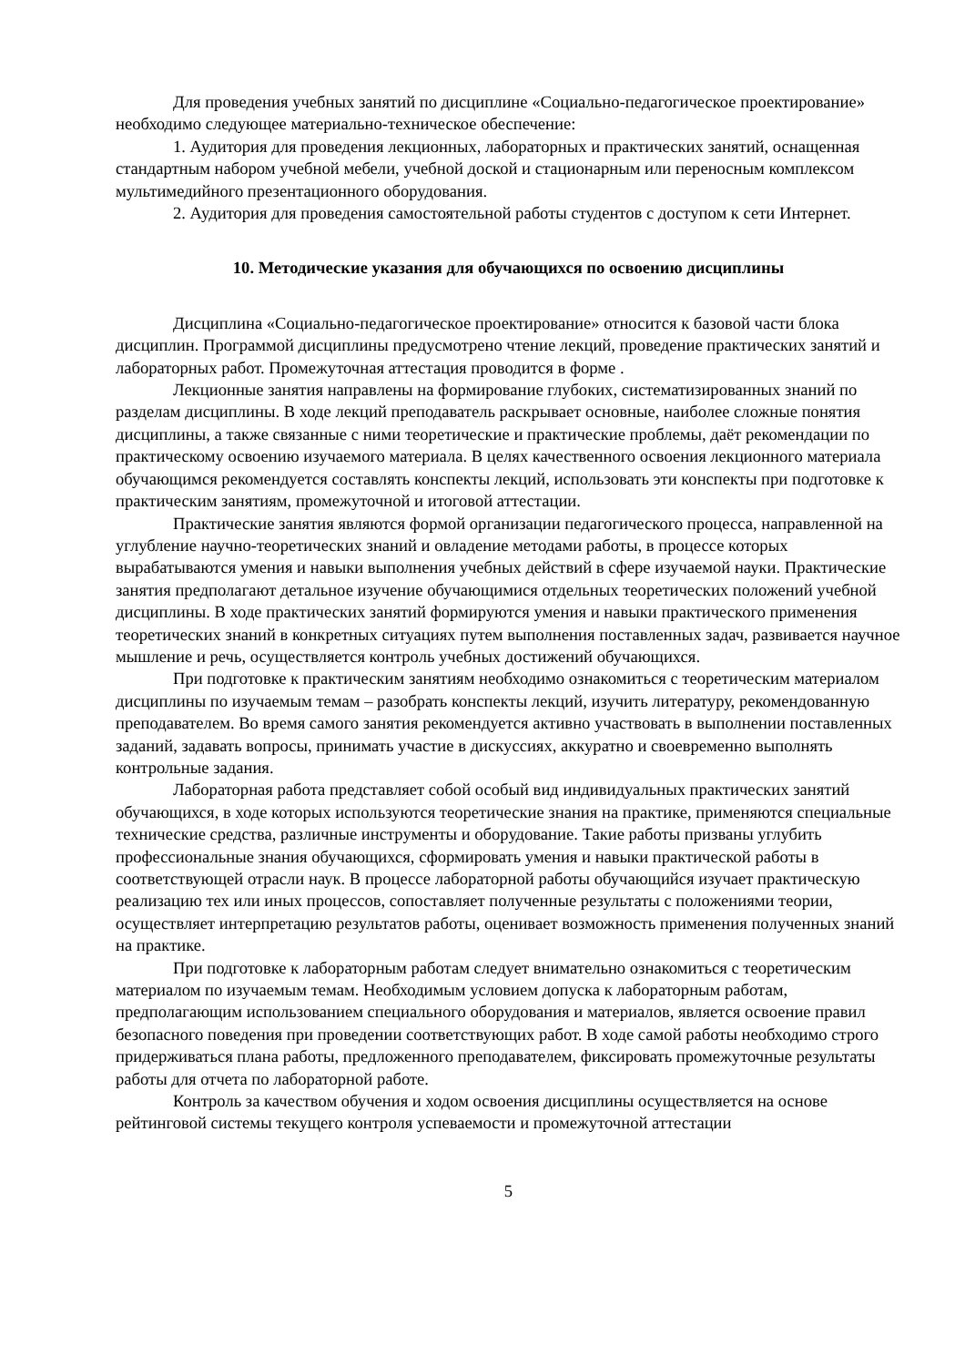Для проведения учебных занятий по дисциплине «Социально-педагогическое проектирование» необходимо следующее материально-техническое обеспечение:
1. Аудитория для проведения лекционных, лабораторных и практических занятий, оснащенная стандартным набором учебной мебели, учебной доской и стационарным или переносным комплексом мультимедийного презентационного оборудования.
2. Аудитория для проведения самостоятельной работы студентов с доступом к сети Интернет.
10. Методические указания для обучающихся по освоению дисциплины
Дисциплина «Социально-педагогическое проектирование» относится к базовой части блока дисциплин. Программой дисциплины предусмотрено чтение лекций, проведение практических занятий и лабораторных работ. Промежуточная аттестация проводится в форме .
Лекционные занятия направлены на формирование глубоких, систематизированных знаний по разделам дисциплины. В ходе лекций преподаватель раскрывает основные, наиболее сложные понятия дисциплины, а также связанные с ними теоретические и практические проблемы, даёт рекомендации по практическому освоению изучаемого материала. В целях качественного освоения лекционного материала обучающимся рекомендуется составлять конспекты лекций, использовать эти конспекты при подготовке к практическим занятиям, промежуточной и итоговой аттестации.
Практические занятия являются формой организации педагогического процесса, направленной на углубление научно-теоретических знаний и овладение методами работы, в процессе которых вырабатываются умения и навыки выполнения учебных действий в сфере изучаемой науки. Практические занятия предполагают детальное изучение обучающимися отдельных теоретических положений учебной дисциплины. В ходе практических занятий формируются умения и навыки практического применения теоретических знаний в конкретных ситуациях путем выполнения поставленных задач, развивается научное мышление и речь, осуществляется контроль учебных достижений обучающихся.
При подготовке к практическим занятиям необходимо ознакомиться с теоретическим материалом дисциплины по изучаемым темам – разобрать конспекты лекций, изучить литературу, рекомендованную преподавателем. Во время самого занятия рекомендуется активно участвовать в выполнении поставленных заданий, задавать вопросы, принимать участие в дискуссиях, аккуратно и своевременно выполнять контрольные задания.
Лабораторная работа представляет собой особый вид индивидуальных практических занятий обучающихся, в ходе которых используются теоретические знания на практике, применяются специальные технические средства, различные инструменты и оборудование. Такие работы призваны углубить профессиональные знания обучающихся, сформировать умения и навыки практической работы в соответствующей отрасли наук. В процессе лабораторной работы обучающийся изучает практическую реализацию тех или иных процессов, сопоставляет полученные результаты с положениями теории, осуществляет интерпретацию результатов работы, оценивает возможность применения полученных знаний на практике.
При подготовке к лабораторным работам следует внимательно ознакомиться с теоретическим материалом по изучаемым темам. Необходимым условием допуска к лабораторным работам, предполагающим использованием специального оборудования и материалов, является освоение правил безопасного поведения при проведении соответствующих работ. В ходе самой работы необходимо строго придерживаться плана работы, предложенного преподавателем, фиксировать промежуточные результаты работы для отчета по лабораторной работе.
Контроль за качеством обучения и ходом освоения дисциплины осуществляется на основе рейтинговой системы текущего контроля успеваемости и промежуточной аттестации
5